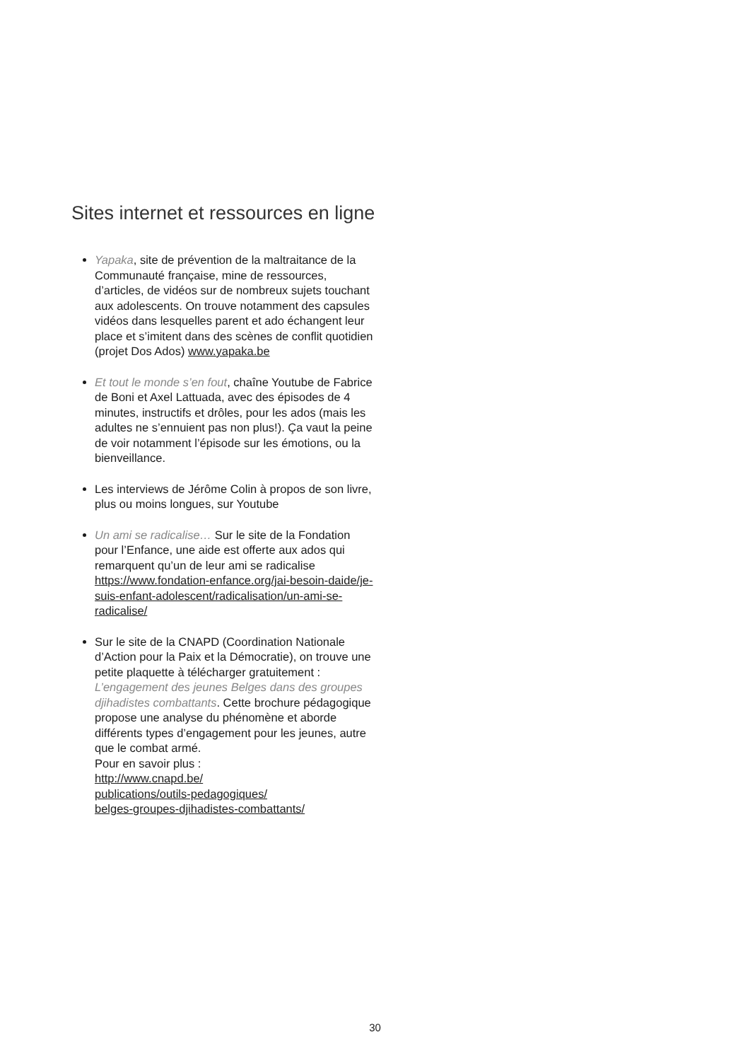Sites internet et ressources en ligne
Yapaka, site de prévention de la maltraitance de la Communauté française, mine de ressources, d’articles, de vidéos sur de nombreux sujets touchant aux adolescents. On trouve notamment des capsules vidéos dans lesquelles parent et ado échangent leur place et s’imitent dans des scènes de conflit quotidien (projet Dos Ados) www.yapaka.be
Et tout le monde s’en fout, chaîne Youtube de Fabrice de Boni et Axel Lattuada, avec des épisodes de 4 minutes, instructifs et drôles, pour les ados (mais les adultes ne s’ennuient pas non plus!). Ça vaut la peine de voir notamment l’épisode sur les émotions, ou la bienveillance.
Les interviews de Jérôme Colin à propos de son livre, plus ou moins longues, sur Youtube
Un ami se radicalise… Sur le site de la Fondation pour l’Enfance, une aide est offerte aux ados qui remarquent qu’un de leur ami se radicalise https://www.fondation-enfance.org/jai-besoin-daide/je-suis-enfant-adolescent/radicalisation/un-ami-se-radicalise/
Sur le site de la CNAPD (Coordination Nationale d’Action pour la Paix et la Démocratie), on trouve une petite plaquette à télécharger gratuitement : L’engagement des jeunes Belges dans des groupes djihadistes combattants. Cette brochure pédagogique propose une analyse du phénomène et aborde différents types d’engagement pour les jeunes, autre que le combat armé.
Pour en savoir plus :
http://www.cnapd.be/
publications/outils-pedagogiques/
belges-groupes-djihadistes-combattants/
30